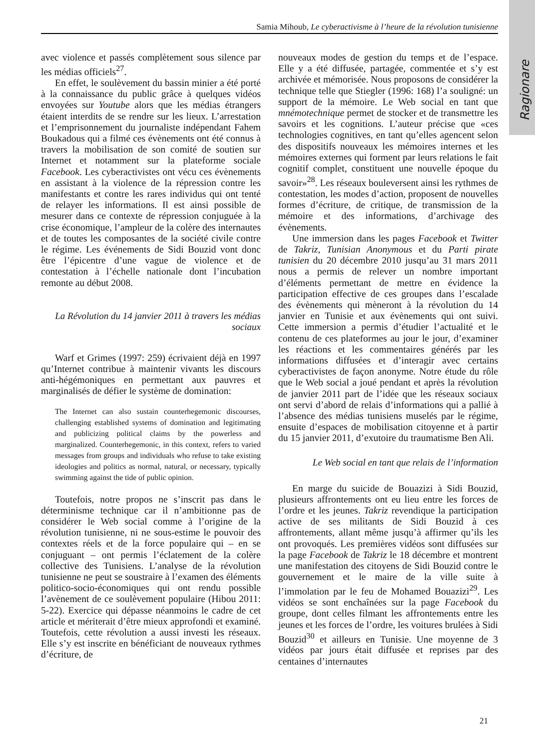Ragionare
Samia Mihoub, Le cyberactivisme à l’heure de la révolution tunisienne
avec violence et passés complètement sous silence par les médias officiels<sup>27</sup>.
En effet, le soulèvement du bassin minier a été porté à la connaissance du public grâce à quelques vidéos envoyées sur Youtube alors que les médias étrangers étaient interdits de se rendre sur les lieux. L’arrestation et l’emprisonnement du journaliste indépendant Fahem Boukadous qui a filmé ces évènements ont été connus à travers la mobilisation de son comité de soutien sur Internet et notamment sur la plateforme sociale Facebook. Les cyberactivistes ont vécu ces évènements en assistant à la violence de la répression contre les manifestants et contre les rares individus qui ont tenté de relayer les informations. Il est ainsi possible de mesurer dans ce contexte de répression conjuguée à la crise économique, l’ampleur de la colère des internautes et de toutes les composantes de la société civile contre le régime. Les événements de Sidi Bouzid vont donc être l’épicentre d’une vague de violence et de contestation à l’échelle nationale dont l’incubation remonte au début 2008.
La Révolution du 14 janvier 2011 à travers les médias sociaux
Warf et Grimes (1997: 259) écrivaient déjà en 1997 qu’Internet contribue à maintenir vivants les discours anti-hégémoniques en permettant aux pauvres et marginalisés de défier le système de domination:
The Internet can also sustain counterhegemonic discourses, challenging established systems of domination and legitimating and publicizing political claims by the powerless and marginalized. Counterhegemonic, in this context, refers to varied messages from groups and individuals who refuse to take existing ideologies and politics as normal, natural, or necessary, typically swimming against the tide of public opinion.
Toutefois, notre propos ne s’inscrit pas dans le déterminisme technique car il n’ambitionne pas de considérer le Web social comme à l’origine de la révolution tunisienne, ni ne sous-estime le pouvoir des contextes réels et de la force populaire qui – en se conjuguant – ont permis l’éclatement de la colère collective des Tunisiens. L’analyse de la révolution tunisienne ne peut se soustraire à l’examen des éléments politico-socio-économiques qui ont rendu possible l’avènement de ce soulèvement populaire (Hibou 2011: 5-22). Exercice qui dépasse néanmoins le cadre de cet article et mériterait d’être mieux approfondi et examiné. Toutefois, cette révolution a aussi investi les réseaux. Elle s’y est inscrite en bénéficiant de nouveaux rythmes d’écriture, de
nouveaux modes de gestion du temps et de l’espace. Elle y a été diffusée, partagée, commentée et s’y est archivée et mémorisée. Nous proposons de considérer la technique telle que Stiegler (1996: 168) l’a souligné: un support de la mémoire. Le Web social en tant que mnémotechnique permet de stocker et de transmettre les savoirs et les cognitions. L’auteur précise que «ces technologies cognitives, en tant qu’elles agencent selon des dispositifs nouveaux les mémoires internes et les mémoires externes qui forment par leurs relations le fait cognitif complet, constituent une nouvelle époque du savoir»<sup>28</sup>. Les réseaux bouleversent ainsi les rythmes de contestation, les modes d’action, proposent de nouvelles formes d’écriture, de critique, de transmission de la mémoire et des informations, d’archivage des évènements.
Une immersion dans les pages Facebook et Twitter de Takriz, Tunisian Anonymous et du Parti pirate tunisien du 20 décembre 2010 jusqu’au 31 mars 2011 nous a permis de relever un nombre important d’éléments permettant de mettre en évidence la participation effective de ces groupes dans l’escalade des évènements qui mèneront à la révolution du 14 janvier en Tunisie et aux évènements qui ont suivi. Cette immersion a permis d’étudier l’actualité et le contenu de ces plateformes au jour le jour, d’examiner les réactions et les commentaires générés par les informations diffusées et d’interagir avec certains cyberactivistes de façon anonyme. Notre étude du rôle que le Web social a joué pendant et après la révolution de janvier 2011 part de l’idée que les réseaux sociaux ont servi d’abord de relais d’informations qui a pallié à l’absence des médias tunisiens muselés par le régime, ensuite d’espaces de mobilisation citoyenne et à partir du 15 janvier 2011, d’exutoire du traumatisme Ben Ali.
Le Web social en tant que relais de l’information
En marge du suicide de Bouazizi à Sidi Bouzid, plusieurs affrontements ont eu lieu entre les forces de l’ordre et les jeunes. Takriz revendique la participation active de ses militants de Sidi Bouzid à ces affrontements, allant même jusqu’à affirmer qu’ils les ont provoqués. Les premières vidéos sont diffusées sur la page Facebook de Takriz le 18 décembre et montrent une manifestation des citoyens de Sidi Bouzid contre le gouvernement et le maire de la ville suite à l’immolation par le feu de Mohamed Bouazizi<sup>29</sup>. Les vidéos se sont enchaînées sur la page Facebook du groupe, dont celles filmant les affrontements entre les jeunes et les forces de l’ordre, les voitures brulées à Sidi Bouzid<sup>30</sup> et ailleurs en Tunisie. Une moyenne de 3 vidéos par jours était diffusée et reprises par des centaines d’internautes
21